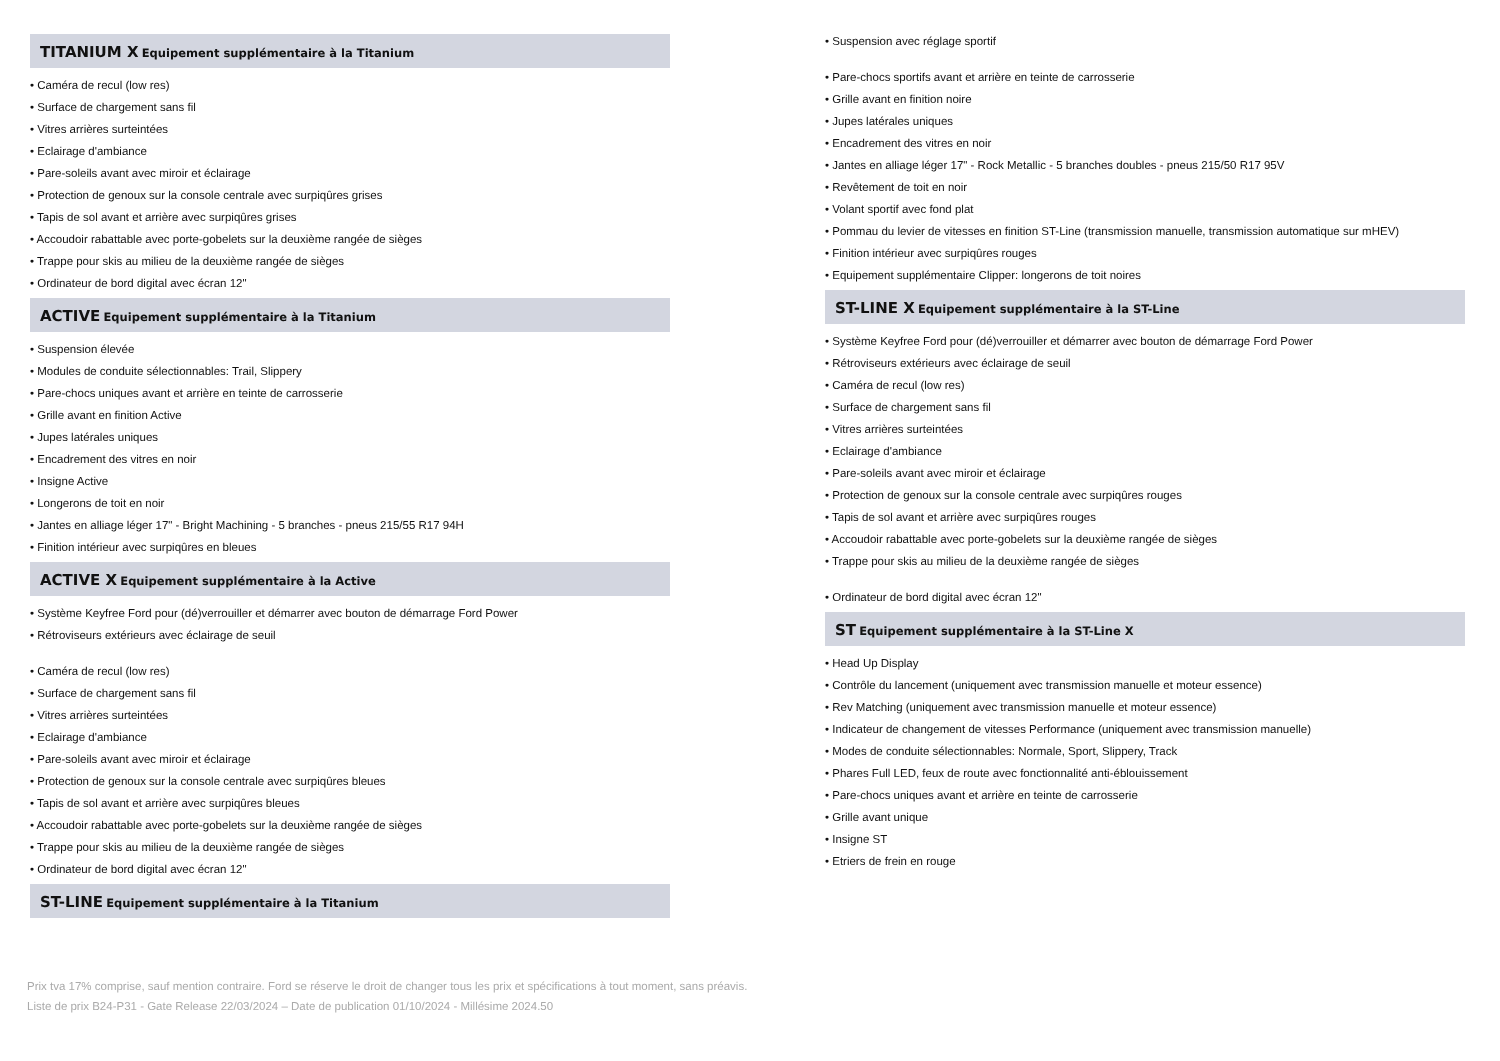TITANIUM X Equipement supplémentaire à la Titanium
• Caméra de recul (low res)
• Surface de chargement sans fil
• Vitres arrières surteintées
• Eclairage d'ambiance
• Pare-soleils avant avec miroir et éclairage
• Protection de genoux sur la console centrale avec surpiqûres grises
• Tapis de sol avant et arrière avec surpiqûres grises
• Accoudoir rabattable avec porte-gobelets sur la deuxième rangée de sièges
• Trappe pour skis au milieu de la deuxième rangée de sièges
• Ordinateur de bord digital avec écran 12"
ACTIVE Equipement supplémentaire à la Titanium
• Suspension élevée
• Modules de conduite sélectionnables: Trail, Slippery
• Pare-chocs uniques avant et arrière en teinte de carrosserie
• Grille avant en finition Active
• Jupes latérales uniques
• Encadrement des vitres en noir
• Insigne Active
• Longerons de toit en noir
• Jantes en alliage léger 17" - Bright Machining - 5 branches - pneus 215/55 R17 94H
• Finition intérieur avec surpiqûres en bleues
ACTIVE X Equipement supplémentaire à la Active
• Système Keyfree Ford pour (dé)verrouiller et démarrer avec bouton de démarrage Ford Power
• Rétroviseurs extérieurs avec éclairage de seuil
• Caméra de recul (low res)
• Surface de chargement sans fil
• Vitres arrières surteintées
• Eclairage d'ambiance
• Pare-soleils avant avec miroir et éclairage
• Protection de genoux sur la console centrale avec surpiqûres bleues
• Tapis de sol avant et arrière avec surpiqûres bleues
• Accoudoir rabattable avec porte-gobelets sur la deuxième rangée de sièges
• Trappe pour skis au milieu de la deuxième rangée de sièges
• Ordinateur de bord digital avec écran 12"
ST-LINE Equipement supplémentaire à la Titanium
• Suspension avec réglage sportif
• Pare-chocs sportifs avant et arrière en teinte de carrosserie
• Grille avant en finition noire
• Jupes latérales uniques
• Encadrement des vitres en noir
• Jantes en alliage léger 17" - Rock Metallic - 5 branches doubles - pneus 215/50 R17 95V
• Revêtement de toit en noir
• Volant sportif avec fond plat
• Pommau du levier de vitesses en finition ST-Line (transmission manuelle, transmission automatique sur mHEV)
• Finition intérieur avec surpiqûres rouges
• Equipement supplémentaire Clipper: longerons de toit noires
ST-LINE X Equipement supplémentaire à la ST-Line
• Système Keyfree Ford pour (dé)verrouiller et démarrer avec bouton de démarrage Ford Power
• Rétroviseurs extérieurs avec éclairage de seuil
• Caméra de recul (low res)
• Surface de chargement sans fil
• Vitres arrières surteintées
• Eclairage d'ambiance
• Pare-soleils avant avec miroir et éclairage
• Protection de genoux sur la console centrale avec surpiqûres rouges
• Tapis de sol avant et arrière avec surpiqûres rouges
• Accoudoir rabattable avec porte-gobelets sur la deuxième rangée de sièges
• Trappe pour skis au milieu de la deuxième rangée de sièges
• Ordinateur de bord digital avec écran 12"
ST Equipement supplémentaire à la ST-Line X
• Head Up Display
• Contrôle du lancement (uniquement avec transmission manuelle et moteur essence)
• Rev Matching (uniquement avec transmission manuelle et moteur essence)
• Indicateur de changement de vitesses Performance (uniquement avec transmission manuelle)
• Modes de conduite sélectionnables: Normale, Sport, Slippery, Track
• Phares Full LED, feux de route avec fonctionnalité anti-éblouissement
• Pare-chocs uniques avant et arrière en teinte de carrosserie
• Grille avant unique
• Insigne ST
• Etriers de frein en rouge
Prix tva 17% comprise, sauf mention contraire. Ford se réserve le droit de changer tous les prix et spécifications à tout moment, sans préavis.
Liste de prix B24-P31 - Gate Release 22/03/2024 – Date de publication 01/10/2024 - Millésime 2024.50